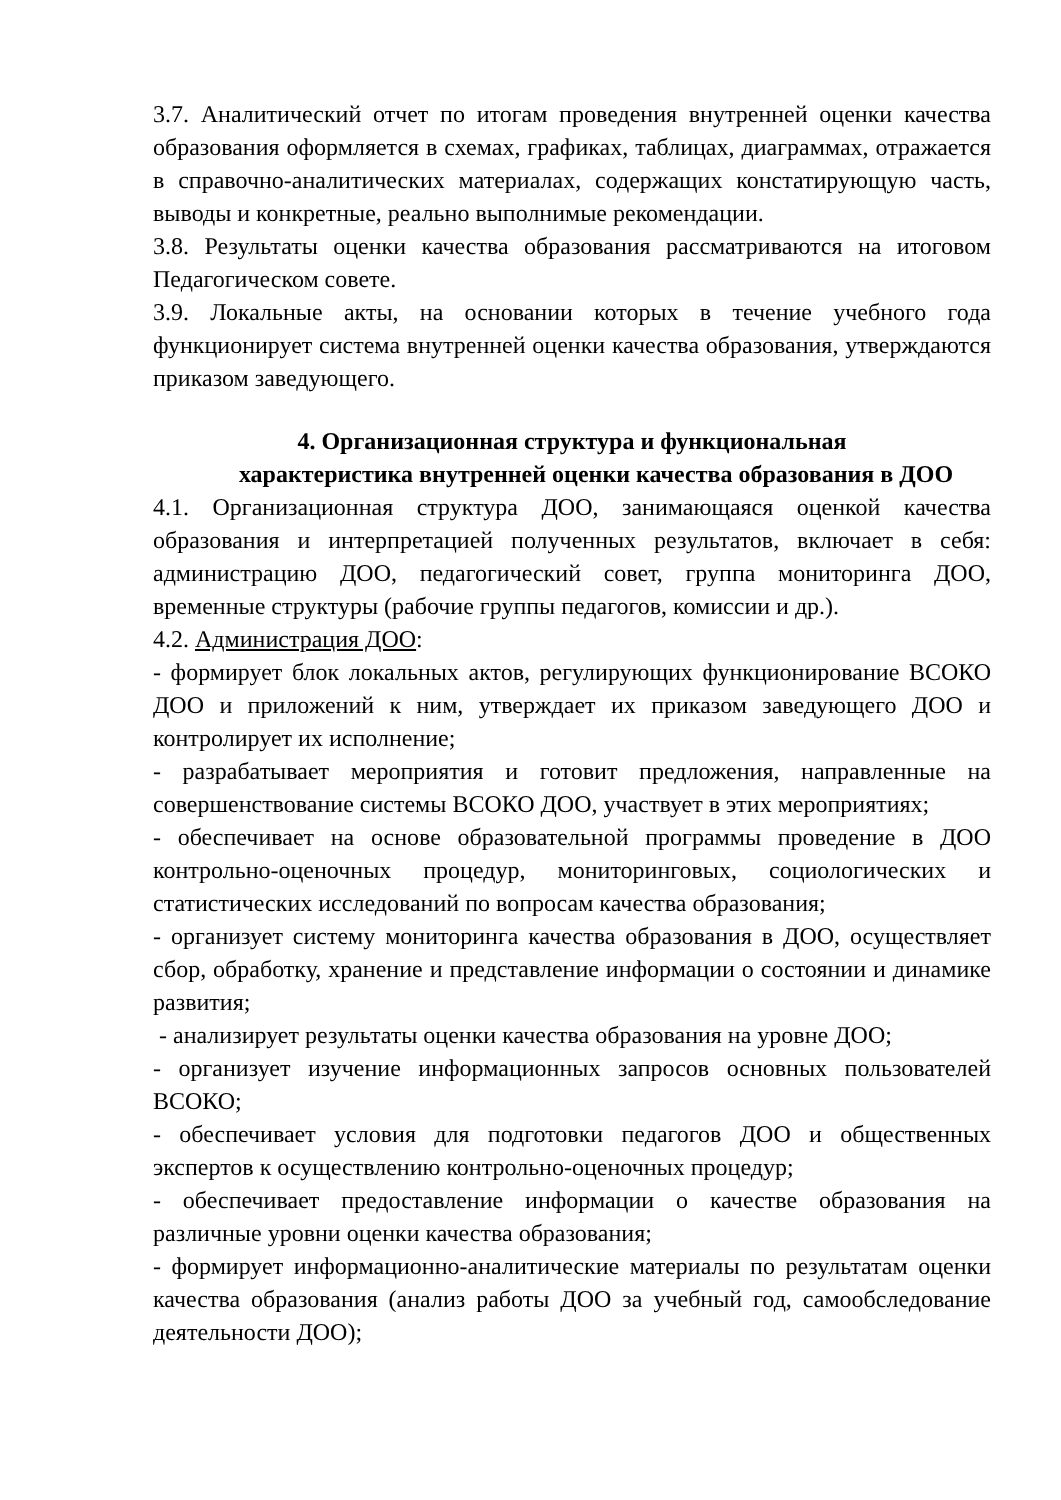3.7. Аналитический отчет по итогам проведения внутренней оценки качества образования оформляется в схемах, графиках, таблицах, диаграммах, отражается в справочно-аналитических материалах, содержащих констатирующую часть, выводы и конкретные, реально выполнимые рекомендации.
3.8. Результаты оценки качества образования рассматриваются на итоговом Педагогическом совете.
3.9. Локальные акты, на основании которых в течение учебного года функционирует система внутренней оценки качества образования, утверждаются приказом заведующего.
4. Организационная структура и функциональная
характеристика внутренней оценки качества образования в ДОО
4.1. Организационная структура ДОО, занимающаяся оценкой качества образования и интерпретацией полученных результатов, включает в себя: администрацию ДОО, педагогический совет, группа мониторинга ДОО, временные структуры (рабочие группы педагогов, комиссии и др.).
4.2. Администрация ДОО:
- формирует блок локальных актов, регулирующих функционирование ВСОКО ДОО и приложений к ним, утверждает их приказом заведующего ДОО и контролирует их исполнение;
- разрабатывает мероприятия и готовит предложения, направленные на совершенствование системы ВСОКО ДОО, участвует в этих мероприятиях;
- обеспечивает на основе образовательной программы проведение в ДОО контрольно-оценочных процедур, мониторинговых, социологических и статистических исследований по вопросам качества образования;
- организует систему мониторинга качества образования в ДОО, осуществляет сбор, обработку, хранение и представление информации о состоянии и динамике развития;
- анализирует результаты оценки качества образования на уровне ДОО;
- организует изучение информационных запросов основных пользователей ВСОКО;
- обеспечивает условия для подготовки педагогов ДОО и общественных экспертов к осуществлению контрольно-оценочных процедур;
- обеспечивает предоставление информации о качестве образования на различные уровни оценки качества образования;
- формирует информационно-аналитические материалы по результатам оценки качества образования (анализ работы ДОО за учебный год, самообследование деятельности ДОО);